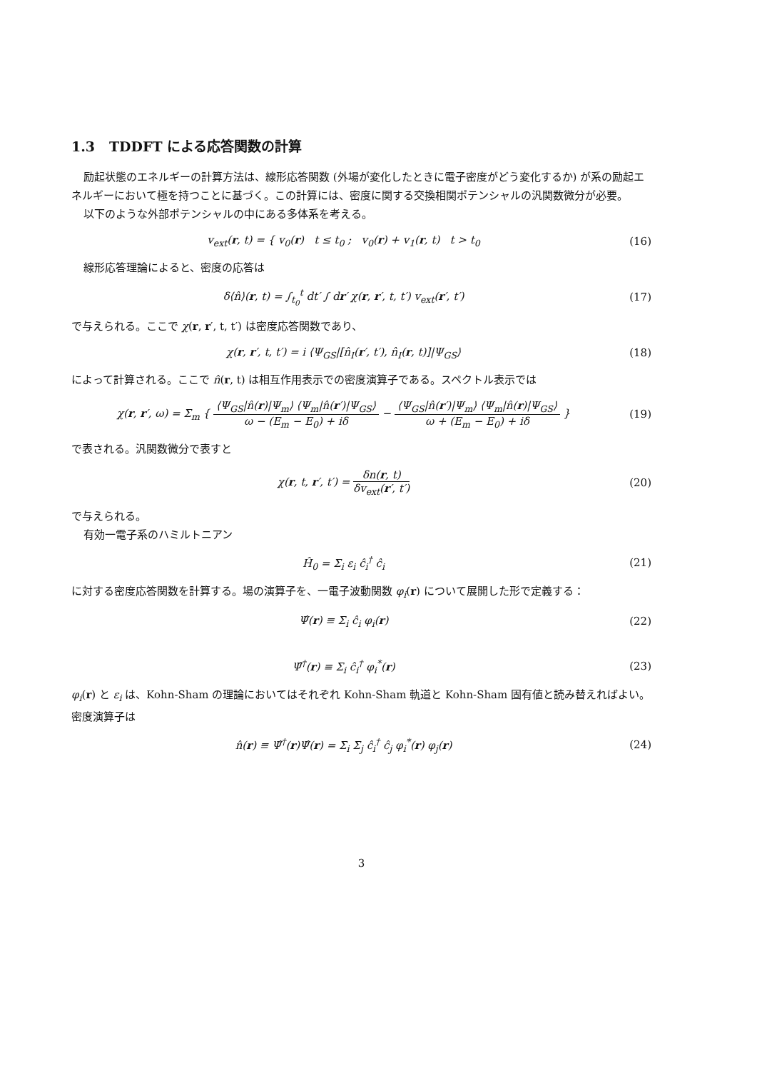1.3 TDDFT による応答関数の計算
励起状態のエネルギーの計算方法は、線形応答関数 (外場が変化したときに電子密度がどう変化するか) が系の励起エネルギーにおいて極を持つことに基づく。この計算には、密度に関する交換相関ポテンシャルの汎関数微分が必要。
以下のような外部ポテンシャルの中にある多体系を考える。
v<sub>ext</sub>(r, t) = { v<sub>0</sub>(r) t ≤ t<sub>0</sub> ; v<sub>0</sub>(r) + v<sub>1</sub>(r, t) t > t<sub>0</sub>
(16)
線形応答理論によると、密度の応答は
δ⟨n̂⟩(r, t) = ∫<sub>t<sub>0</sub></sub><sup>t</sup> dt′ ∫ dr′ χ(r, r′, t, t′) v<sub>ext</sub>(r′, t′)
(17)
で与えられる。ここで χ(r, r′, t, t′) は密度応答関数であり、
χ(r, r′, t, t′) = i ⟨Ψ<sub>GS</sub>|[n̂<sub>I</sub>(r′, t′), n̂<sub>I</sub>(r, t)]|Ψ<sub>GS</sub>⟩
(18)
によって計算される。ここで n̂(r, t) は相互作用表示での密度演算子である。スペクトル表示では
χ(r, r′, ω) = Σ<sub>m</sub> { ⟨Ψ<sub>GS</sub>|n̂(r)|Ψ<sub>m</sub>⟩ ⟨Ψ<sub>m</sub>|n̂(r′)|Ψ<sub>GS</sub>⟩ ω − (E<sub>m</sub> − E<sub>0</sub>) + iδ − ⟨Ψ<sub>GS</sub>|n̂(r′)|Ψ<sub>m</sub>⟩ ⟨Ψ<sub>m</sub>|n̂(r)|Ψ<sub>GS</sub>⟩ ω + (E<sub>m</sub> − E<sub>0</sub>) + iδ }
(19)
で表される。汎関数微分で表すと
χ(r, t, r′, t′) = δn(r, t) δv<sub>ext</sub>(r′, t′)
(20)
で与えられる。
有効一電子系のハミルトニアン
Ĥ<sub>0</sub> = Σ<sub>i</sub> ε<sub>i</sub> ĉ<sub>i</sub><sup>†</sup> ĉ<sub>i</sub> (21)
に対する密度応答関数を計算する。場の演算子を、一電子波動関数 φ<sub>i</sub>(r) について展開した形で定義する：
Ψ̂(r) ≡ Σ<sub>i</sub> ĉ<sub>i</sub> φ<sub>i</sub>(r) (22)
Ψ̂<sup>†</sup>(r) ≡ Σ<sub>i</sub> ĉ<sub>i</sub><sup>†</sup> φ<sub>i</sub><sup>*</sup>(r) (23)
φ<sub>i</sub>(r) と ε<sub>i</sub> は、Kohn-Sham の理論においてはそれぞれ Kohn-Sham 軌道と Kohn-Sham 固有値と読み替えればよい。密度演算子は
n̂(r) ≡ Ψ̂<sup>†</sup>(r)Ψ̂(r) = Σ<sub>i</sub> Σ<sub>j</sub> ĉ<sub>i</sub><sup>†</sup> ĉ<sub>j</sub> φ<sub>i</sub><sup>*</sup>(r) φ<sub>j</sub>(r)
(24)
3